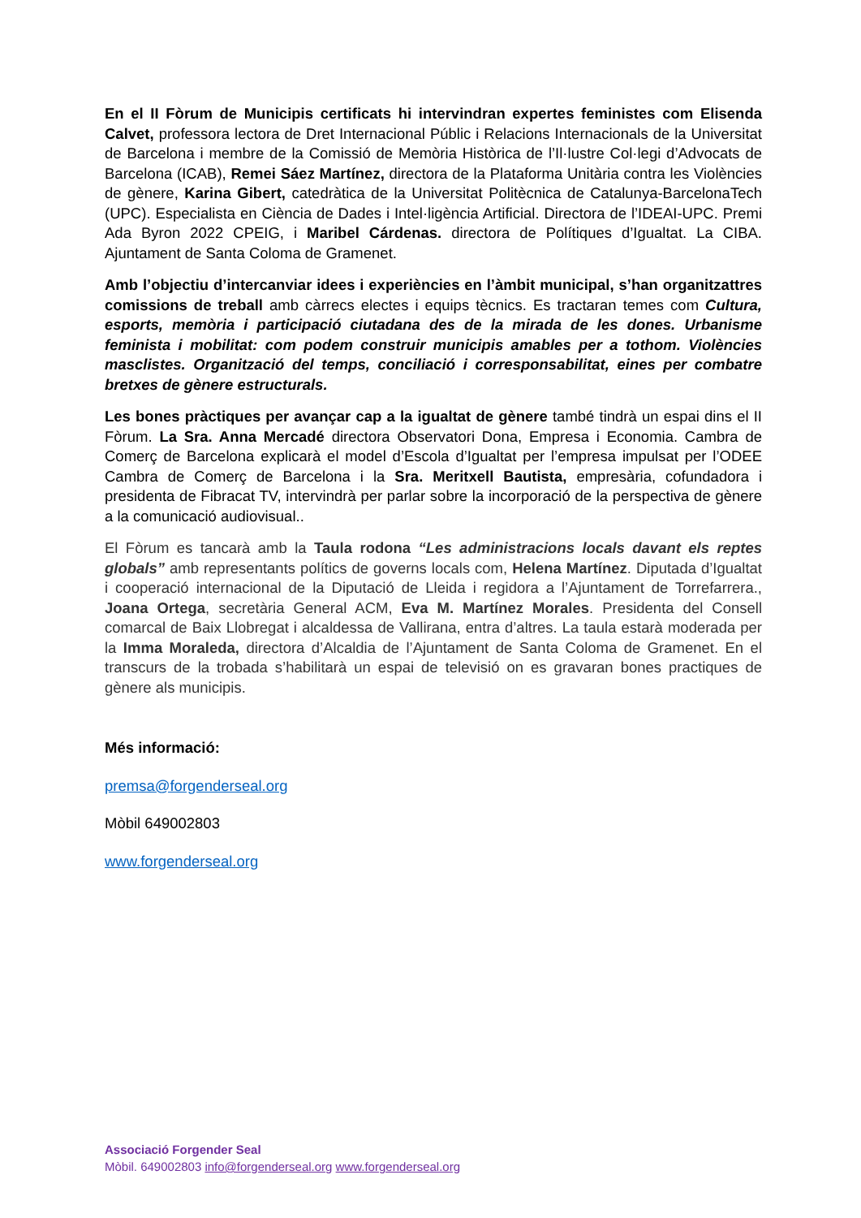En el II Fòrum de Municipis certificats hi intervindran expertes feministes com Elisenda Calvet, professora lectora de Dret Internacional Públic i Relacions Internacionals de la Universitat de Barcelona i membre de la Comissió de Memòria Històrica de l’Il·lustre Col·legi d’Advocats de Barcelona (ICAB), Remei Sáez Martínez, directora de la Plataforma Unitària contra les Violències de gènere, Karina Gibert, catedràtica de la Universitat Politècnica de Catalunya-BarcelonaTech (UPC). Especialista en Ciència de Dades i Intel·ligència Artificial. Directora de l’IDEAI-UPC. Premi Ada Byron 2022 CPEIG, i Maribel Cárdenas. directora de Polítiques d’Igualtat. La CIBA. Ajuntament de Santa Coloma de Gramenet.
Amb l’objectiu d’intercanviar idees i experiències en l’àmbit municipal, s’han organitzattres comissions de treball amb càrrecs electes i equips tècnics. Es tractaran temes com Cultura, esports, memòria i participació ciutadana des de la mirada de les dones. Urbanisme feminista i mobilitat: com podem construir municipis amables per a tothom. Violències masclistes. Organització del temps, conciliació i corresponsabilitat, eines per combatre bretxes de gènere estructurals.
Les bones pràctiques per avançar cap a la igualtat de gènere també tindrà un espai dins el II Fòrum. La Sra. Anna Mercadé directora Observatori Dona, Empresa i Economia. Cambra de Comerç de Barcelona explicarà el model d’Escola d’Igualtat per l’empresa impulsat per l’ODEE Cambra de Comerç de Barcelona i la Sra. Meritxell Bautista, empresària, cofundadora i presidenta de Fibracat TV, intervindrà per parlar sobre la incorporació de la perspectiva de gènere a la comunicació audiovisual..
El Fòrum es tancarà amb la Taula rodona “Les administracions locals davant els reptes globals” amb representants polítics de governs locals com, Helena Martínez. Diputada d’Igualtat i cooperació internacional de la Diputació de Lleida i regidora a l’Ajuntament de Torrefarrera., Joana Ortega, secretària General ACM, Eva M. Martínez Morales. Presidenta del Consell comarcal de Baix Llobregat i alcaldessa de Vallirana, entra d’altres. La taula estarà moderada per la Imma Moraleda, directora d’Alcaldia de l’Ajuntament de Santa Coloma de Gramenet. En el transcurs de la trobada s’habilitarà un espai de televisió on es gravaran bones practiques de gènere als municipis.
Més informació:
premsa@forgenderseal.org
Mòbil 649002803
www.forgenderseal.org
Associació Forgender Seal
Mòbil. 649002803 info@forgenderseal.org www.forgenderseal.org